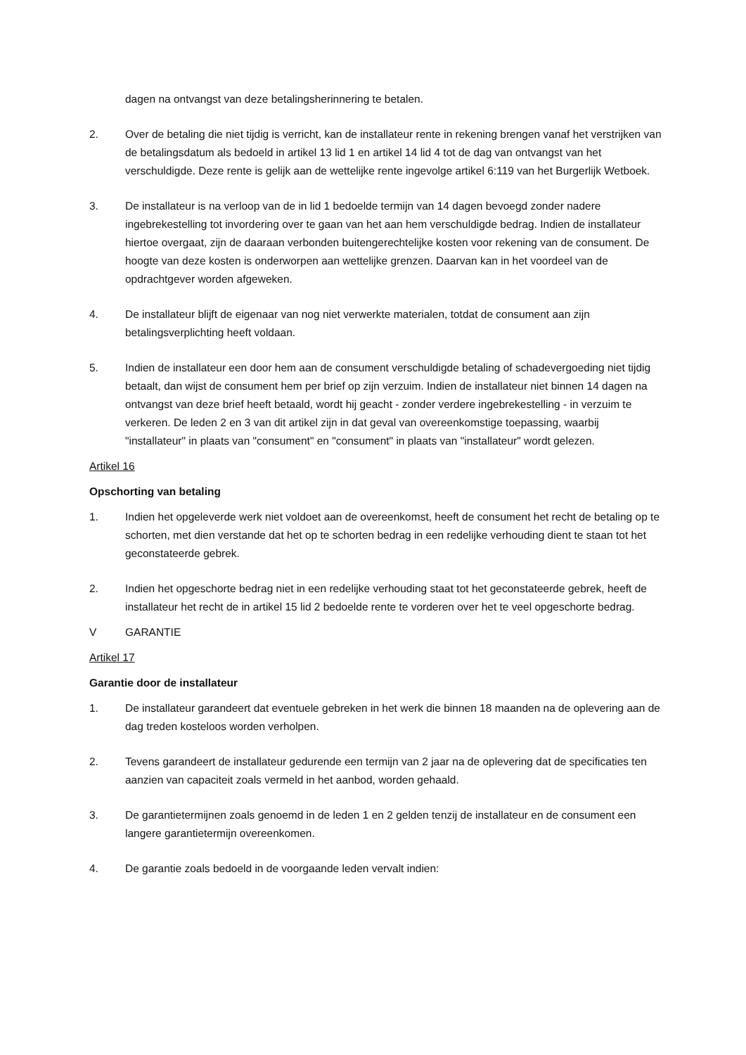dagen na ontvangst van deze betalingsherinnering te betalen.
2. Over de betaling die niet tijdig is verricht, kan de installateur rente in rekening brengen vanaf het verstrijken van de betalingsdatum als bedoeld in artikel 13 lid 1 en artikel 14 lid 4 tot de dag van ontvangst van het verschuldigde. Deze rente is gelijk aan de wettelijke rente ingevolge artikel 6:119 van het Burgerlijk Wetboek.
3. De installateur is na verloop van de in lid 1 bedoelde termijn van 14 dagen bevoegd zonder nadere ingebrekestelling tot invordering over te gaan van het aan hem verschuldigde bedrag. Indien de installateur hiertoe overgaat, zijn de daaraan verbonden buitengerechtelijke kosten voor rekening van de consument. De hoogte van deze kosten is onderworpen aan wettelijke grenzen. Daarvan kan in het voordeel van de opdrachtgever worden afgeweken.
4. De installateur blijft de eigenaar van nog niet verwerkte materialen, totdat de consument aan zijn betalingsverplichting heeft voldaan.
5. Indien de installateur een door hem aan de consument verschuldigde betaling of schadevergoeding niet tijdig betaalt, dan wijst de consument hem per brief op zijn verzuim. Indien de installateur niet binnen 14 dagen na ontvangst van deze brief heeft betaald, wordt hij geacht - zonder verdere ingebrekestelling - in verzuim te verkeren. De leden 2 en 3 van dit artikel zijn in dat geval van overeenkomstige toepassing, waarbij "installateur" in plaats van "consument" en "consument" in plaats van "installateur" wordt gelezen.
Artikel 16
Opschorting van betaling
1. Indien het opgeleverde werk niet voldoet aan de overeenkomst, heeft de consument het recht de betaling op te schorten, met dien verstande dat het op te schorten bedrag in een redelijke verhouding dient te staan tot het geconstateerde gebrek.
2. Indien het opgeschorte bedrag niet in een redelijke verhouding staat tot het geconstateerde gebrek, heeft de installateur het recht de in artikel 15 lid 2 bedoelde rente te vorderen over het te veel opgeschorte bedrag.
V GARANTIE
Artikel 17
Garantie door de installateur
1. De installateur garandeert dat eventuele gebreken in het werk die binnen 18 maanden na de oplevering aan de dag treden kosteloos worden verholpen.
2. Tevens garandeert de installateur gedurende een termijn van 2 jaar na de oplevering dat de specificaties ten aanzien van capaciteit zoals vermeld in het aanbod, worden gehaald.
3. De garantietermijnen zoals genoemd in de leden 1 en 2 gelden tenzij de installateur en de consument een langere garantietermijn overeenkomen.
4. De garantie zoals bedoeld in de voorgaande leden vervalt indien: